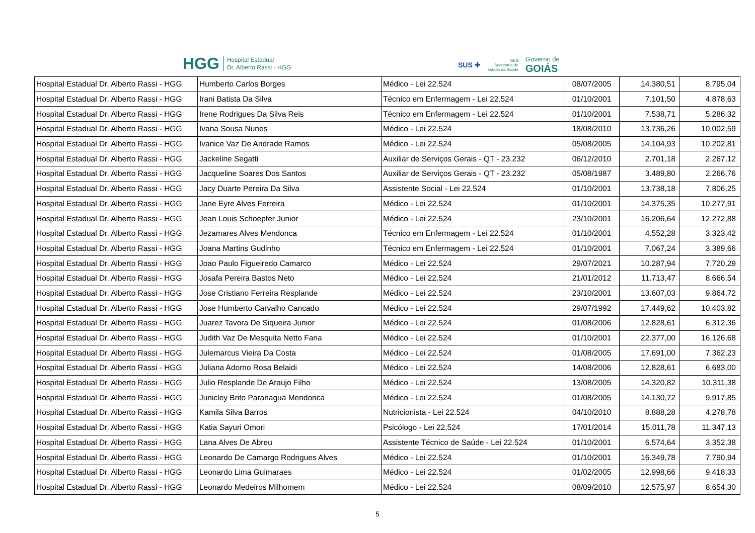HGG Hospital Estadual
Dr. Alberto Rassi - HGG
SUS ✚ SES
Secretaria de
Estado da Saúde Governo de
GOIÁS
| Hospital Estadual Dr. Alberto Rassi - HGG | Humberto Carlos Borges | Médico - Lei 22.524 | 08/07/2005 | 14.380,51 | 8.795,04 |
| Hospital Estadual Dr. Alberto Rassi - HGG | Irani Batista Da Silva | Técnico em Enfermagem - Lei 22.524 | 01/10/2001 | 7.101,50 | 4.878,63 |
| Hospital Estadual Dr. Alberto Rassi - HGG | Irene Rodrigues Da Silva Reis | Técnico em Enfermagem - Lei 22.524 | 01/10/2001 | 7.538,71 | 5.286,32 |
| Hospital Estadual Dr. Alberto Rassi - HGG | Ivana Sousa Nunes | Médico - Lei 22.524 | 18/08/2010 | 13.736,26 | 10.002,59 |
| Hospital Estadual Dr. Alberto Rassi - HGG | Ivanice Vaz De Andrade Ramos | Médico - Lei 22.524 | 05/08/2005 | 14.104,93 | 10.202,81 |
| Hospital Estadual Dr. Alberto Rassi - HGG | Jackeline Segatti | Auxiliar de Serviços Gerais - QT - 23.232 | 06/12/2010 | 2.701,18 | 2.267,12 |
| Hospital Estadual Dr. Alberto Rassi - HGG | Jacqueline Soares Dos Santos | Auxiliar de Serviços Gerais - QT - 23.232 | 05/08/1987 | 3.489,80 | 2.266,76 |
| Hospital Estadual Dr. Alberto Rassi - HGG | Jacy Duarte Pereira Da Silva | Assistente Social - Lei 22.524 | 01/10/2001 | 13.738,18 | 7.806,25 |
| Hospital Estadual Dr. Alberto Rassi - HGG | Jane Eyre Alves Ferreira | Médico - Lei 22.524 | 01/10/2001 | 14.375,35 | 10.277,91 |
| Hospital Estadual Dr. Alberto Rassi - HGG | Jean Louis Schoepfer Junior | Médico - Lei 22.524 | 23/10/2001 | 16.206,64 | 12.272,88 |
| Hospital Estadual Dr. Alberto Rassi - HGG | Jezamares Alves Mendonca | Técnico em Enfermagem - Lei 22.524 | 01/10/2001 | 4.552,28 | 3.323,42 |
| Hospital Estadual Dr. Alberto Rassi - HGG | Joana Martins Gudinho | Técnico em Enfermagem - Lei 22.524 | 01/10/2001 | 7.067,24 | 3.389,66 |
| Hospital Estadual Dr. Alberto Rassi - HGG | Joao Paulo Figueiredo Camarco | Médico - Lei 22.524 | 29/07/2021 | 10.287,94 | 7.720,29 |
| Hospital Estadual Dr. Alberto Rassi - HGG | Josafa Pereira Bastos Neto | Médico - Lei 22.524 | 21/01/2012 | 11.713,47 | 8.666,54 |
| Hospital Estadual Dr. Alberto Rassi - HGG | Jose Cristiano Ferreira Resplande | Médico - Lei 22.524 | 23/10/2001 | 13.607,03 | 9.864,72 |
| Hospital Estadual Dr. Alberto Rassi - HGG | Jose Humberto Carvalho Cancado | Médico - Lei 22.524 | 29/07/1992 | 17.449,62 | 10.403,82 |
| Hospital Estadual Dr. Alberto Rassi - HGG | Juarez Tavora De Siqueira Junior | Médico - Lei 22.524 | 01/08/2006 | 12.828,61 | 6.312,36 |
| Hospital Estadual Dr. Alberto Rassi - HGG | Judith Vaz De Mesquita Netto Faria | Médico - Lei 22.524 | 01/10/2001 | 22.377,00 | 16.126,68 |
| Hospital Estadual Dr. Alberto Rassi - HGG | Julemarcus Vieira Da Costa | Médico - Lei 22.524 | 01/08/2005 | 17.691,00 | 7.362,23 |
| Hospital Estadual Dr. Alberto Rassi - HGG | Juliana Adorno Rosa Belaidi | Médico - Lei 22.524 | 14/08/2006 | 12.828,61 | 6.683,00 |
| Hospital Estadual Dr. Alberto Rassi - HGG | Julio Resplande De Araujo Filho | Médico - Lei 22.524 | 13/08/2005 | 14.320,82 | 10.311,38 |
| Hospital Estadual Dr. Alberto Rassi - HGG | Junicley Brito Paranagua Mendonca | Médico - Lei 22.524 | 01/08/2005 | 14.130,72 | 9.917,85 |
| Hospital Estadual Dr. Alberto Rassi - HGG | Kamila Silva Barros | Nutricionista - Lei 22.524 | 04/10/2010 | 8.888,28 | 4.278,78 |
| Hospital Estadual Dr. Alberto Rassi - HGG | Katia Sayuri Omori | Psicólogo - Lei 22.524 | 17/01/2014 | 15.011,78 | 11.347,13 |
| Hospital Estadual Dr. Alberto Rassi - HGG | Lana Alves De Abreu | Assistente Técnico de Saúde - Lei 22.524 | 01/10/2001 | 6.574,64 | 3.352,38 |
| Hospital Estadual Dr. Alberto Rassi - HGG | Leonardo De Camargo Rodrigues Alves | Médico - Lei 22.524 | 01/10/2001 | 16.349,78 | 7.790,94 |
| Hospital Estadual Dr. Alberto Rassi - HGG | Leonardo Lima Guimaraes | Médico - Lei 22.524 | 01/02/2005 | 12.998,66 | 9.418,33 |
| Hospital Estadual Dr. Alberto Rassi - HGG | Leonardo Medeiros Milhomem | Médico - Lei 22.524 | 08/09/2010 | 12.575,97 | 8.654,30 |
5